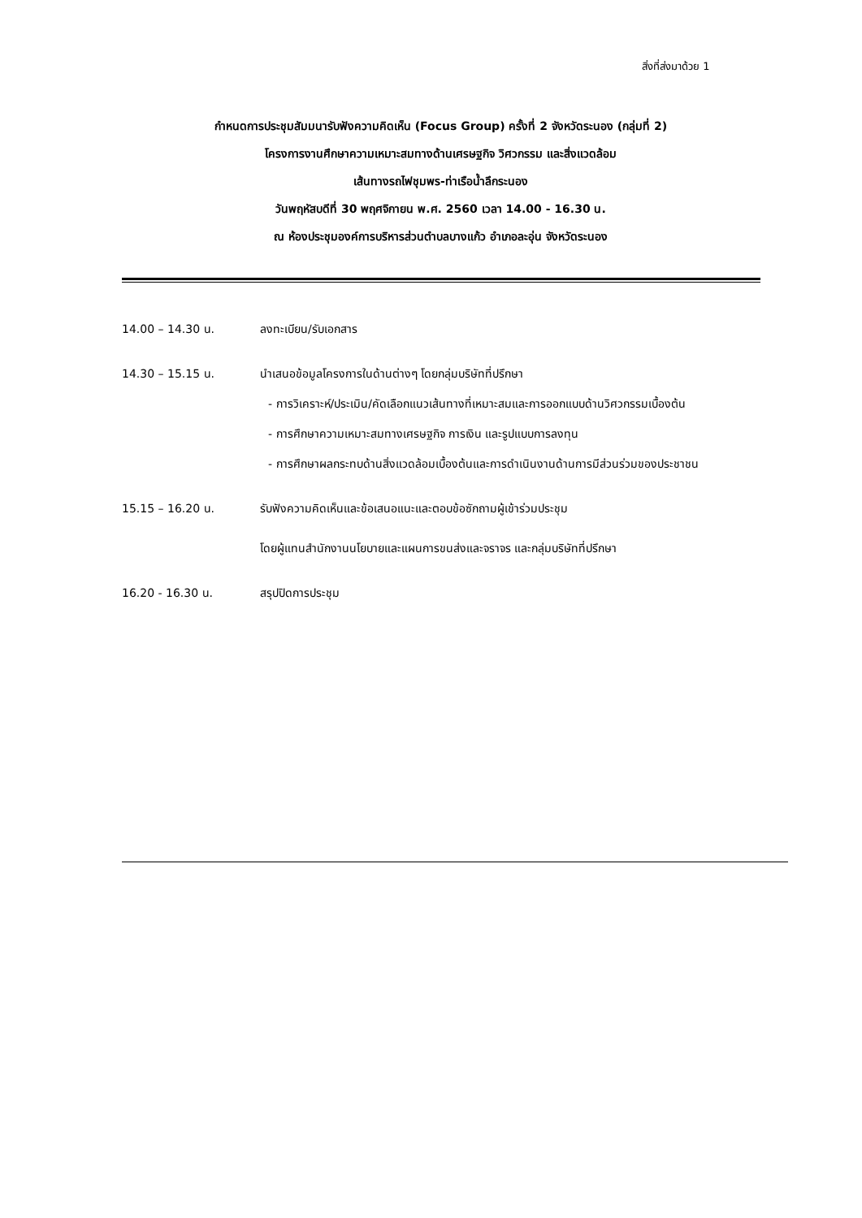สิ่งที่ส่งมาด้วย 1
กำหนดการประชุมสัมมนารับฟังความคิดเห็น (Focus Group) ครั้งที่ 2 จังหวัดระนอง (กลุ่มที่ 2)
โครงการงานศึกษาความเหมาะสมทางด้านเศรษฐกิจ วิศวกรรม และสิ่งแวดล้อม
เส้นทางรถไฟชุมพร-ท่าเรือน้ำลึกระนอง
วันพฤหัสบดีที่ 30 พฤศจิกายน พ.ศ. 2560 เวลา 14.00 - 16.30 น.
ณ ห้องประชุมองค์การบริหารส่วนตำบลบางแก้ว อำเภอละอุ่น จังหวัดระนอง
14.00 – 14.30 น. ลงทะเบียน/รับเอกสาร
14.30 – 15.15 น. นำเสนอข้อมูลโครงการในด้านต่างๆ โดยกลุ่มบริษัทที่ปรึกษา
- การวิเคราะห์/ประเมิน/คัดเลือกแนวเส้นทางที่เหมาะสมและการออกแบบด้านวิศวกรรมเบื้องต้น
- การศึกษาความเหมาะสมทางเศรษฐกิจ การเงิน และรูปแบบการลงทุน
- การศึกษาผลกระทบด้านสิ่งแวดล้อมเบื้องต้นและการดำเนินงานด้านการมีส่วนร่วมของประชาชน
15.15 – 16.20 น. รับฟังความคิดเห็นและข้อเสนอแนะและตอบข้อซักถามผู้เข้าร่วมประชุม
โดยผู้แทนสำนักงานนโยบายและแผนการขนส่งและจราจร และกลุ่มบริษัทที่ปรึกษา
16.20 - 16.30 น. สรุปปิดการประชุม